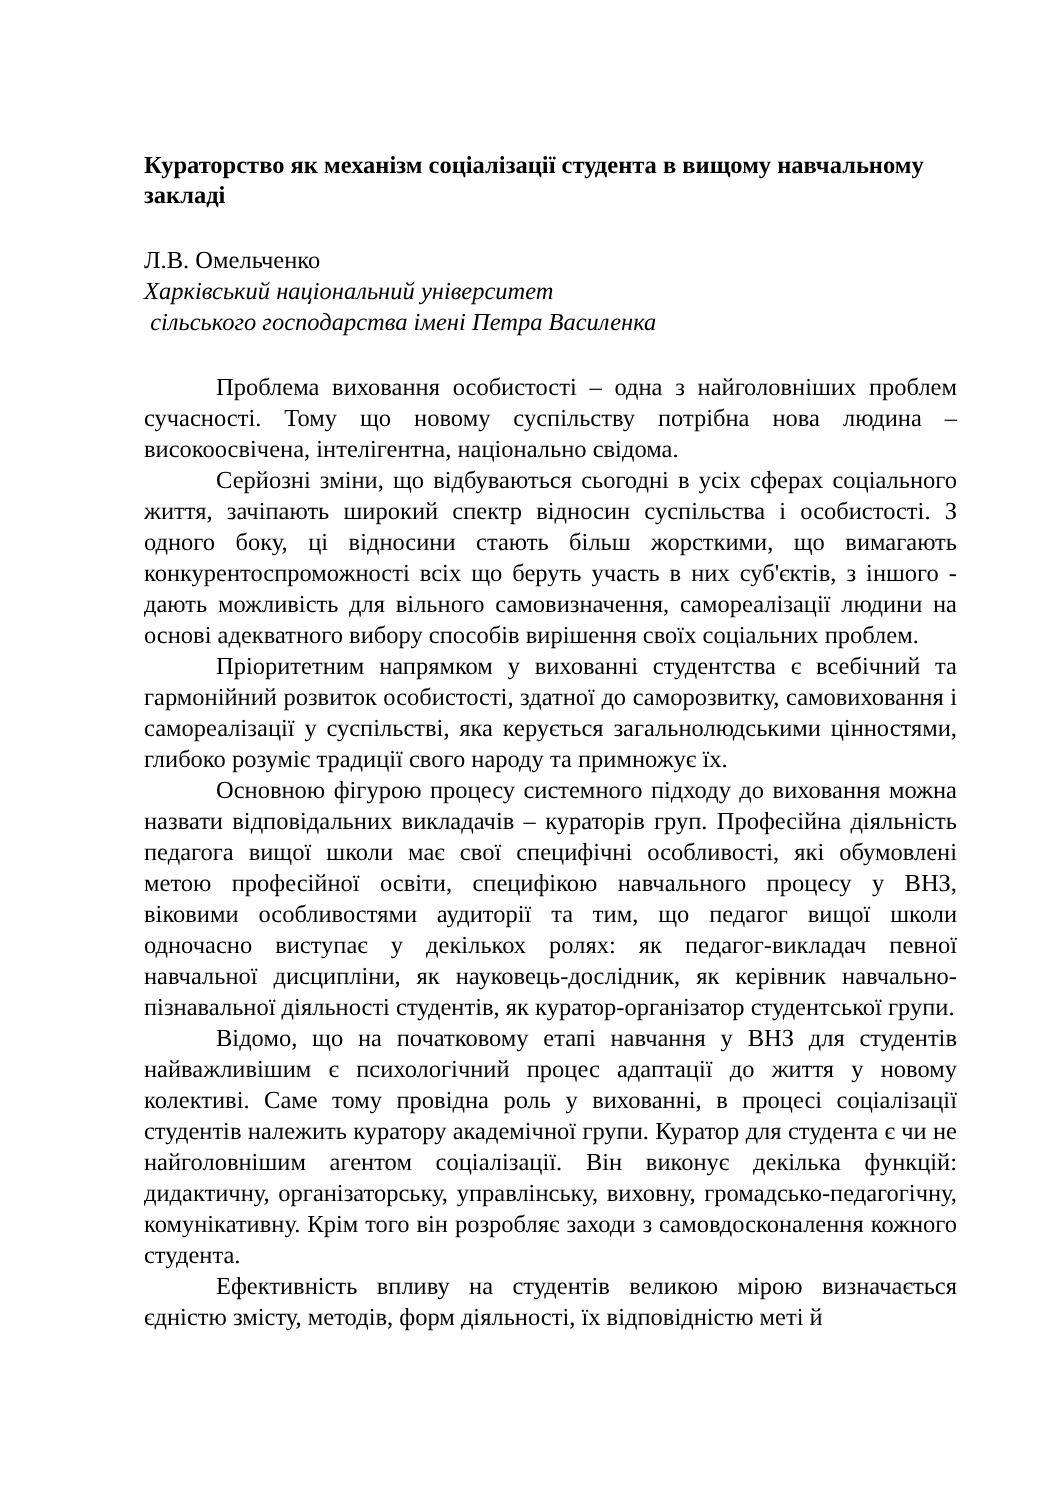Кураторство як механізм соціалізації студента в вищому навчальному закладі
Л.В. Омельченко
Харківський національний університет
сільського господарства імені Петра Василенка
Проблема виховання особистості – одна з найголовніших проблем сучасності. Тому що новому суспільству потрібна нова людина – високоосвічена, інтелігентна, національно свідома.
Серйозні зміни, що відбуваються сьогодні в усіх сферах соціального життя, зачіпають широкий спектр відносин суспільства і особистості. З одного боку, ці відносини стають більш жорсткими, що вимагають конкурентоспроможності всіх що беруть участь в них суб'єктів, з іншого - дають можливість для вільного самовизначення, самореалізації людини на основі адекватного вибору способів вирішення своїх соціальних проблем.
Пріоритетним напрямком у вихованні студентства є всебічний та гармонійний розвиток особистості, здатної до саморозвитку, самовиховання і самореалізації у суспільстві, яка керується загальнолюдськими цінностями, глибоко розуміє традиції свого народу та примножує їх.
Основною фігурою процесу системного підходу до виховання можна назвати відповідальних викладачів – кураторів груп. Професійна діяльність педагога вищої школи має свої специфічні особливості, які обумовлені метою професійної освіти, специфікою навчального процесу у ВНЗ, віковими особливостями аудиторії та тим, що педагог вищої школи одночасно виступає у декількох ролях: як педагог-викладач певної навчальної дисципліни, як науковець-дослідник, як керівник навчально-пізнавальної діяльності студентів, як куратор-організатор студентської групи.
Відомо, що на початковому етапі навчання у ВНЗ для студентів найважливішим є психологічний процес адаптації до життя у новому колективі. Саме тому провідна роль у вихованні, в процесі соціалізації студентів належить куратору академічної групи. Куратор для студента є чи не найголовнішим агентом соціалізації. Він виконує декілька функцій: дидактичну, організаторську, управлінську, виховну, громадсько-педагогічну, комунікативну. Крім того він розробляє заходи з самовдосконалення кожного студента.
Ефективність впливу на студентів великою мірою визначається єдністю змісту, методів, форм діяльності, їх відповідністю меті й